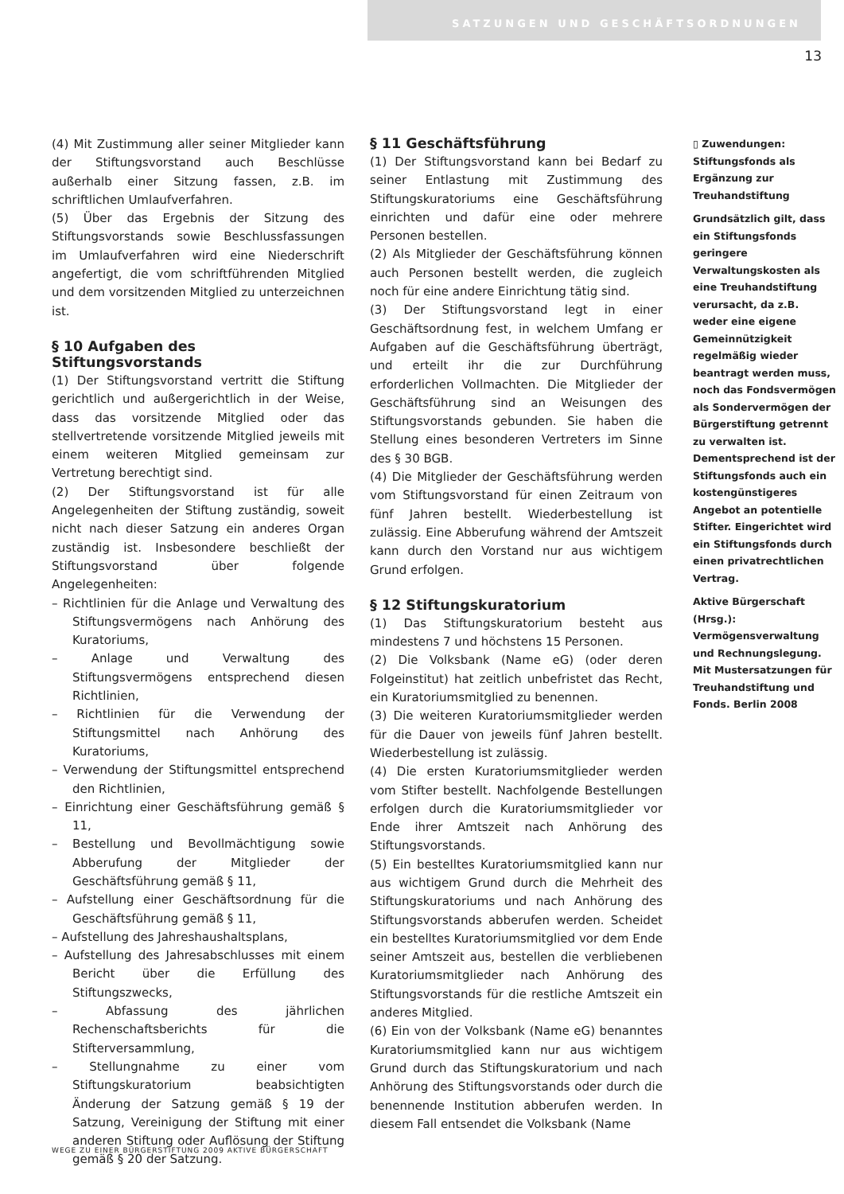SATZUNGEN UND GESCHÄFTSORDNUNGEN
13
(4) Mit Zustimmung aller seiner Mitglieder kann der Stiftungsvorstand auch Beschlüsse außerhalb einer Sitzung fassen, z.B. im schriftlichen Umlaufverfahren.
(5) Über das Ergebnis der Sitzung des Stiftungsvorstands sowie Beschlussfassungen im Umlaufverfahren wird eine Niederschrift angefertigt, die vom schriftführenden Mitglied und dem vorsitzenden Mitglied zu unterzeichnen ist.
§ 10 Aufgaben des Stiftungsvorstands
(1) Der Stiftungsvorstand vertritt die Stiftung gerichtlich und außergerichtlich in der Weise, dass das vorsitzende Mitglied oder das stellvertretende vorsitzende Mitglied jeweils mit einem weiteren Mitglied gemeinsam zur Vertretung berechtigt sind.
(2) Der Stiftungsvorstand ist für alle Angelegenheiten der Stiftung zuständig, soweit nicht nach dieser Satzung ein anderes Organ zuständig ist. Insbesondere beschließt der Stiftungsvorstand über folgende Angelegenheiten:
– Richtlinien für die Anlage und Verwaltung des Stiftungsvermögens nach Anhörung des Kuratoriums,
– Anlage und Verwaltung des Stiftungsvermögens entsprechend diesen Richtlinien,
– Richtlinien für die Verwendung der Stiftungsmittel nach Anhörung des Kuratoriums,
– Verwendung der Stiftungsmittel entsprechend den Richtlinien,
– Einrichtung einer Geschäftsführung gemäß § 11,
– Bestellung und Bevollmächtigung sowie Abberufung der Mitglieder der Geschäftsführung gemäß § 11,
– Aufstellung einer Geschäftsordnung für die Geschäftsführung gemäß § 11,
– Aufstellung des Jahreshaushaltsplans,
– Aufstellung des Jahresabschlusses mit einem Bericht über die Erfüllung des Stiftungszwecks,
– Abfassung des jährlichen Rechenschaftsberichts für die Stifterversammlung,
– Stellungnahme zu einer vom Stiftungskuratorium beabsichtigten Änderung der Satzung gemäß § 19 der Satzung, Vereinigung der Stiftung mit einer anderen Stiftung oder Auflösung der Stiftung gemäß § 20 der Satzung.
§ 11 Geschäftsführung
(1) Der Stiftungsvorstand kann bei Bedarf zu seiner Entlastung mit Zustimmung des Stiftungskuratoriums eine Geschäftsführung einrichten und dafür eine oder mehrere Personen bestellen.
(2) Als Mitglieder der Geschäftsführung können auch Personen bestellt werden, die zugleich noch für eine andere Einrichtung tätig sind.
(3) Der Stiftungsvorstand legt in einer Geschäftsordnung fest, in welchem Umfang er Aufgaben auf die Geschäftsführung überträgt, und erteilt ihr die zur Durchführung erforderlichen Vollmachten. Die Mitglieder der Geschäftsführung sind an Weisungen des Stiftungsvorstands gebunden. Sie haben die Stellung eines besonderen Vertreters im Sinne des § 30 BGB.
(4) Die Mitglieder der Geschäftsführung werden vom Stiftungsvorstand für einen Zeitraum von fünf Jahren bestellt. Wiederbestellung ist zulässig. Eine Abberufung während der Amtszeit kann durch den Vorstand nur aus wichtigem Grund erfolgen.
§ 12 Stiftungskuratorium
(1) Das Stiftungskuratorium besteht aus mindestens 7 und höchstens 15 Personen.
(2) Die Volksbank (Name eG) (oder deren Folgeinstitut) hat zeitlich unbefristet das Recht, ein Kuratoriumsmitglied zu benennen.
(3) Die weiteren Kuratoriumsmitglieder werden für die Dauer von jeweils fünf Jahren bestellt. Wiederbestellung ist zulässig.
(4) Die ersten Kuratoriumsmitglieder werden vom Stifter bestellt. Nachfolgende Bestellungen erfolgen durch die Kuratoriumsmitglieder vor Ende ihrer Amtszeit nach Anhörung des Stiftungsvorstands.
(5) Ein bestelltes Kuratoriumsmitglied kann nur aus wichtigem Grund durch die Mehrheit des Stiftungskuratoriums und nach Anhörung des Stiftungsvorstands abberufen werden. Scheidet ein bestelltes Kuratoriumsmitglied vor dem Ende seiner Amtszeit aus, bestellen die verbliebenen Kuratoriumsmitglieder nach Anhörung des Stiftungsvorstands für die restliche Amtszeit ein anderes Mitglied.
(6) Ein von der Volksbank (Name eG) benanntes Kuratoriumsmitglied kann nur aus wichtigem Grund durch das Stiftungskuratorium und nach Anhörung des Stiftungsvorstands oder durch die benennende Institution abberufen werden. In diesem Fall entsendet die Volksbank (Name
▯ Zuwendungen: Stiftungsfonds als Ergänzung zur Treuhandstiftung
Grundsätzlich gilt, dass ein Stiftungsfonds geringere Verwaltungskosten als eine Treuhandstiftung verursacht, da z.B. weder eine eigene Gemeinnützigkeit regelmäßig wieder beantragt werden muss, noch das Fondsvermögen als Sondervermögen der Bürgerstiftung getrennt zu verwalten ist. Dementsprechend ist der Stiftungsfonds auch ein kostengünstigeres Angebot an potentielle Stifter. Eingerichtet wird ein Stiftungsfonds durch einen privatrechtlichen Vertrag.
Aktive Bürgerschaft (Hrsg.): Vermögensverwaltung und Rechnungslegung. Mit Mustersatzungen für Treuhandstiftung und Fonds. Berlin 2008
WEGE ZU EINER BÜRGERSTIFTUNG 2009 AKTIVE BÜRGERSCHAFT